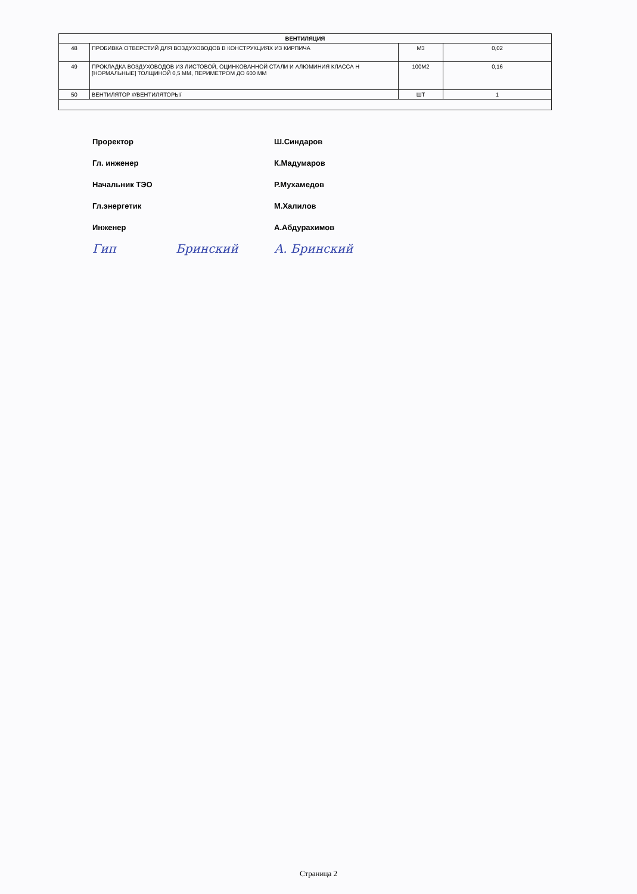| ВЕНТИЛЯЦИЯ | | | |
| --- | --- | --- | --- |
| 48 | ПРОБИВКА ОТВЕРСТИЙ ДЛЯ ВОЗДУХОВОДОВ В КОНСТРУКЦИЯХ ИЗ КИРПИЧА | М3 | 0,02 |
| 49 | ПРОКЛАДКА ВОЗДУХОВОДОВ ИЗ ЛИСТОВОЙ, ОЦИНКОВАННОЙ СТАЛИ И АЛЮМИНИЯ КЛАССА Н [НОРМАЛЬНЫЕ] ТОЛЩИНОЙ 0,5 ММ, ПЕРИМЕТРОМ ДО 600 ММ | 100М2 | 0,16 |
| 50 | ВЕНТИЛЯТОР #/ВЕНТИЛЯТОРЫ/ | ШТ | 1 |
Проректор Ш.Синдаров
Гл. инженер К.Мадумаров
Начальник ТЭО Р.Мухамедов
Гл.энергетик М.Халилов
Инженер А.Абдурахимов
Гип Бринский А. Бринский
Страница 2